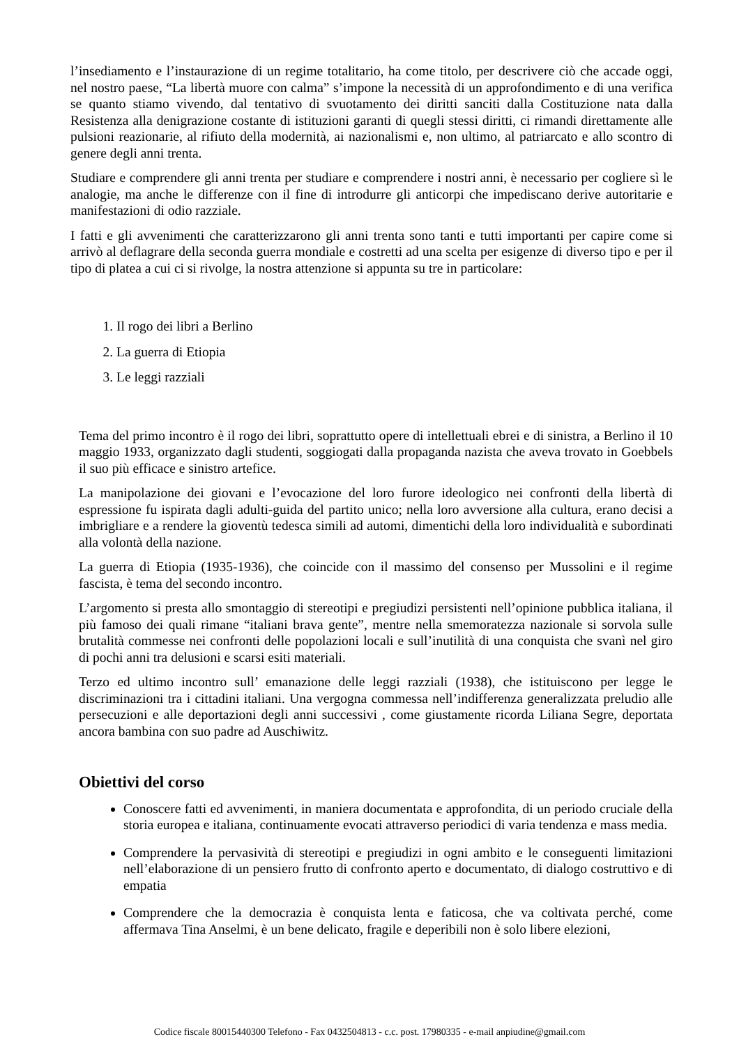l’insediamento e l’instaurazione di un regime totalitario, ha come titolo, per descrivere ciò che accade oggi, nel nostro paese, “La libertà muore con calma” s’impone la necessità di un approfondimento e di una verifica se quanto stiamo vivendo, dal tentativo di svuotamento dei diritti sanciti dalla Costituzione nata dalla Resistenza alla denigrazione costante di istituzioni garanti di quegli stessi diritti, ci rimandi direttamente alle pulsioni reazionarie, al rifiuto della modernità, ai nazionalismi e, non ultimo, al patriarcato e allo scontro di genere degli anni trenta.
Studiare e comprendere gli anni trenta per studiare e comprendere i nostri anni, è necessario per cogliere sì le analogie, ma anche le differenze con il fine di introdurre gli anticorpi che impediscano derive autoritarie e manifestazioni di odio razziale.
I fatti e gli avvenimenti che caratterizzarono gli anni trenta sono tanti e tutti importanti per capire come si arrivò al deflagrare della seconda guerra mondiale e costretti ad una scelta per esigenze di diverso tipo e per il tipo di platea a cui ci si rivolge, la nostra attenzione si appunta su tre in particolare:
1. Il rogo dei libri a Berlino
2. La guerra di Etiopia
3. Le leggi razziali
Tema del primo incontro è il rogo dei libri, soprattutto opere di intellettuali ebrei e di sinistra, a Berlino il 10 maggio 1933, organizzato dagli studenti, soggiogati dalla propaganda nazista che aveva trovato in Goebbels il suo più efficace e sinistro artefice.
La manipolazione dei giovani e l’evocazione del loro furore ideologico nei confronti della libertà di espressione fu ispirata dagli adulti-guida del partito unico; nella loro avversione alla cultura, erano decisi a imbrigliare e a rendere la gioventù tedesca simili ad automi, dimentichi della loro individualità e subordinati alla volontà della nazione.
La guerra di Etiopia (1935-1936), che coincide con il massimo del consenso per Mussolini e il regime fascista, è tema del secondo incontro.
L’argomento si presta allo smontaggio di stereotipi e pregiudizi persistenti nell’opinione pubblica italiana, il più famoso dei quali rimane “italiani brava gente”, mentre nella smemoratezza nazionale si sorvola sulle brutalità commesse nei confronti delle popolazioni locali e sull’inutilità di una conquista che svanì nel giro di pochi anni tra delusioni e scarsi esiti materiali.
Terzo ed ultimo incontro sull’ emanazione delle leggi razziali (1938), che istituiscono per legge le discriminazioni tra i cittadini italiani. Una vergogna commessa nell’indifferenza generalizzata preludio alle persecuzioni e alle deportazioni degli anni successivi , come giustamente ricorda Liliana Segre, deportata ancora bambina con suo padre ad Auschiwitz.
Obiettivi del corso
Conoscere fatti ed avvenimenti, in maniera documentata e approfondita, di un periodo cruciale della storia europea e italiana, continuamente evocati attraverso periodici di varia tendenza e mass media.
Comprendere la pervasività di stereotipi e pregiudizi in ogni ambito e le conseguenti limitazioni nell’elaborazione di un pensiero frutto di confronto aperto e documentato, di dialogo costruttivo e di empatia
Comprendere che la democrazia è conquista lenta e faticosa, che va coltivata perché, come affermava Tina Anselmi, è un bene delicato, fragile e deperibili non è solo libere elezioni,
Codice fiscale 80015440300 Telefono - Fax 0432504813 - c.c. post. 17980335 - e-mail anpiudine@gmail.com